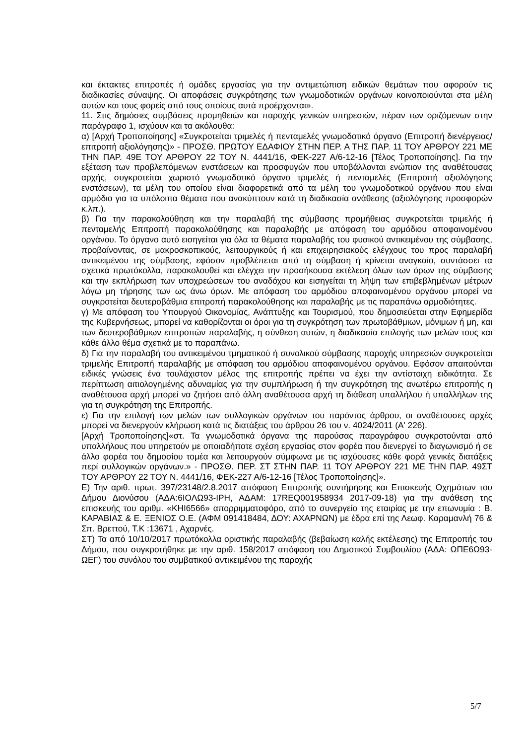και έκτακτες επιτροπές ή ομάδες εργασίας για την αντιμετώπιση ειδικών θεμάτων που αφορούν τις διαδικασίες σύναψης. Οι αποφάσεις συγκρότησης των γνωμοδοτικών οργάνων κοινοποιούνται στα μέλη αυτών και τους φορείς από τους οποίους αυτά προέρχονται».
11. Στις δημόσιες συμβάσεις προμηθειών και παροχής γενικών υπηρεσιών, πέραν των οριζόμενων στην παράγραφο 1, ισχύουν και τα ακόλουθα:
α) [Αρχή Τροποποίησης] «Συγκροτείται τριμελές ή πενταμελές γνωμοδοτικό όργανο (Επιτροπή διενέργειας/επιτροπή αξιολόγησης)» - ΠΡΟΣΘ. ΠΡΩΤΟΥ ΕΔΑΦΙΟΥ ΣΤΗΝ ΠΕΡ. Α ΤΗΣ ΠΑΡ. 11 ΤΟΥ ΑΡΘΡΟΥ 221 ΜΕ ΤΗΝ ΠΑΡ. 49Ε ΤΟΥ ΑΡΘΡΟΥ 22 ΤΟΥ Ν. 4441/16, ΦΕΚ-227 Α/6-12-16 [Τέλος Τροποποίησης]. Για την εξέταση των προβλεπόμενων ενστάσεων και προσφυγών που υποβάλλονται ενώπιον της αναθέτουσας αρχής, συγκροτείται χωριστό γνωμοδοτικό όργανο τριμελές ή πενταμελές (Επιτροπή αξιολόγησης ενστάσεων), τα μέλη του οποίου είναι διαφορετικά από τα μέλη του γνωμοδοτικού οργάνου που είναι αρμόδιο για τα υπόλοιπα θέματα που ανακύπτουν κατά τη διαδικασία ανάθεσης (αξιολόγησης προσφορών κ.λπ.).
β) Για την παρακολούθηση και την παραλαβή της σύμβασης προμήθειας συγκροτείται τριμελής ή πενταμελής Επιτροπή παρακολούθησης και παραλαβής με απόφαση του αρμόδιου αποφαινομένου οργάνου. Το όργανο αυτό εισηγείται για όλα τα θέματα παραλαβής του φυσικού αντικειμένου της σύμβασης, προβαίνοντας, σε μακροσκοπικούς, λειτουργικούς ή και επιχειρησιακούς ελέγχους του προς παραλαβή αντικειμένου της σύμβασης, εφόσον προβλέπεται από τη σύμβαση ή κρίνεται αναγκαίο, συντάσσει τα σχετικά πρωτόκολλα, παρακολουθεί και ελέγχει την προσήκουσα εκτέλεση όλων των όρων της σύμβασης και την εκπλήρωση των υποχρεώσεων του αναδόχου και εισηγείται τη λήψη των επιβεβλημένων μέτρων λόγω μη τήρησης των ως άνω όρων. Με απόφαση του αρμόδιου αποφαινομένου οργάνου μπορεί να συγκροτείται δευτεροβάθμια επιτροπή παρακολούθησης και παραλαβής με τις παραπάνω αρμοδιότητες.
γ) Με απόφαση του Υπουργού Οικονομίας, Ανάπτυξης και Τουρισμού, που δημοσιεύεται στην Εφημερίδα της Κυβερνήσεως, μπορεί να καθορίζονται οι όροι για τη συγκρότηση των πρωτοβάθμιων, μόνιμων ή μη, και των δευτεροβάθμιων επιτροπών παραλαβής, η σύνθεση αυτών, η διαδικασία επιλογής των μελών τους και κάθε άλλο θέμα σχετικά με το παραπάνω.
δ) Για την παραλαβή του αντικειμένου τμηματικού ή συνολικού σύμβασης παροχής υπηρεσιών συγκροτείται τριμελής Επιτροπή παραλαβής με απόφαση του αρμόδιου αποφαινομένου οργάνου. Εφόσον απαιτούνται ειδικές γνώσεις ένα τουλάχιστον μέλος της επιτροπής πρέπει να έχει την αντίστοιχη ειδικότητα. Σε περίπτωση αιτιολογημένης αδυναμίας για την συμπλήρωση ή την συγκρότηση της ανωτέρω επιτροπής η αναθέτουσα αρχή μπορεί να ζητήσει από άλλη αναθέτουσα αρχή τη διάθεση υπαλλήλου ή υπαλλήλων της για τη συγκρότηση της Επιτροπής.
ε) Για την επιλογή των μελών των συλλογικών οργάνων του παρόντος άρθρου, οι αναθέτουσες αρχές μπορεί να διενεργούν κλήρωση κατά τις διατάξεις του άρθρου 26 του ν. 4024/2011 (Α' 226).
[Αρχή Τροποποίησης]«στ. Τα γνωμοδοτικά όργανα της παρούσας παραγράφου συγκροτούνται από υπαλλήλους που υπηρετούν με οποιαδήποτε σχέση εργασίας στον φορέα που διενεργεί το διαγωνισμό ή σε άλλο φορέα του δημοσίου τομέα και λειτουργούν σύμφωνα με τις ισχύουσες κάθε φορά γενικές διατάξεις περί συλλογικών οργάνων.» - ΠΡΟΣΘ. ΠΕΡ. ΣΤ ΣΤΗΝ ΠΑΡ. 11 ΤΟΥ ΑΡΘΡΟΥ 221 ΜΕ ΤΗΝ ΠΑΡ. 49ΣΤ ΤΟΥ ΑΡΘΡΟΥ 22 ΤΟΥ Ν. 4441/16, ΦΕΚ-227 Α/6-12-16 [Τέλος Τροποποίησης]».
Ε) Την αριθ. πρωτ. 397/23148/2.8.2017 απόφαση Επιτροπής συντήρησης και Επισκευής Οχημάτων του Δήμου Διονύσου (ΑΔΑ:6ΙΟΛΩ93-ΙΡΗ, ΑΔΑΜ: 17REQ001958934 2017-09-18) για την ανάθεση της επισκευής του αριθμ. «ΚΗΙ6566» απορριμματοφόρο, από το συνεργείο της εταιρίας με την επωνυμία : Β. ΚΑΡΑΒΙΑΣ & Ε. ΞΕΝΙΟΣ Ο.Ε. (ΑΦΜ 091418484, ΔΟΥ: ΑΧΑΡΝΩΝ) με έδρα επί της Λεωφ. Καραμανλή 76 & Σπ. Βρεττού, Τ.Κ :13671 , Αχαρνές.
ΣΤ) Τα από 10/10/2017 πρωτόκολλα οριστικής παραλαβής (βεβαίωση καλής εκτέλεσης) της Επιτροπής του Δήμου, που συγκροτήθηκε με την αριθ. 158/2017 απόφαση του Δημοτικού Συμβουλίου (ΑΔΑ: ΩΠΕ6Ω93-ΩΕΓ) του συνόλου του συμβατικού αντικειμένου της παροχής
5/7